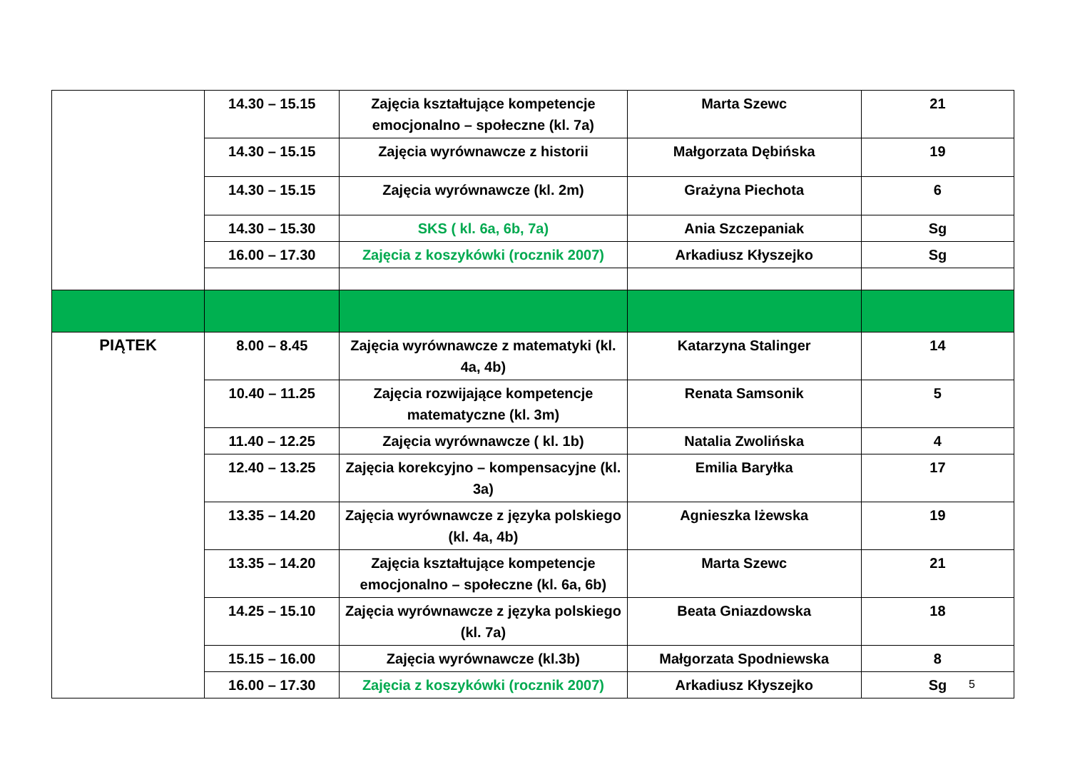| | 14.30 – 15.15 | Zajęcia kształtujące kompetencje emocjonalno – społeczne (kl. 7a) | Marta Szewc | 21 |
| | 14.30 – 15.15 | Zajęcia wyrównawcze z historii | Małgorzata Dębińska | 19 |
| | 14.30 – 15.15 | Zajęcia wyrównawcze (kl. 2m) | Grażyna Piechota | 6 |
| | 14.30 – 15.30 | SKS ( kl. 6a, 6b, 7a) | Ania Szczepaniak | Sg |
| | 16.00 – 17.30 | Zajęcia z koszykówki (rocznik 2007) | Arkadiusz Kłyszejko | Sg |
| PIĄTEK | 8.00 – 8.45 | Zajęcia wyrównawcze z matematyki (kl. 4a, 4b) | Katarzyna Stalinger | 14 |
| | 10.40 – 11.25 | Zajęcia rozwijające kompetencje matematyczne (kl. 3m) | Renata Samsonik | 5 |
| | 11.40 – 12.25 | Zajęcia wyrównawcze ( kl. 1b) | Natalia Zwolińska | 4 |
| | 12.40 – 13.25 | Zajęcia korekcyjno – kompensacyjne (kl. 3a) | Emilia Baryłka | 17 |
| | 13.35 – 14.20 | Zajęcia wyrównawcze z języka polskiego (kl. 4a, 4b) | Agnieszka Iżewska | 19 |
| | 13.35 – 14.20 | Zajęcia kształtujące kompetencje emocjonalno – społeczne (kl. 6a, 6b) | Marta Szewc | 21 |
| | 14.25 – 15.10 | Zajęcia wyrównawcze z języka polskiego (kl. 7a) | Beata Gniazdowska | 18 |
| | 15.15 – 16.00 | Zajęcia wyrównawcze (kl.3b) | Małgorzata Spodniewska | 8 |
| | 16.00 – 17.30 | Zajęcia z koszykówki (rocznik 2007) | Arkadiusz Kłyszejko | Sg |
5